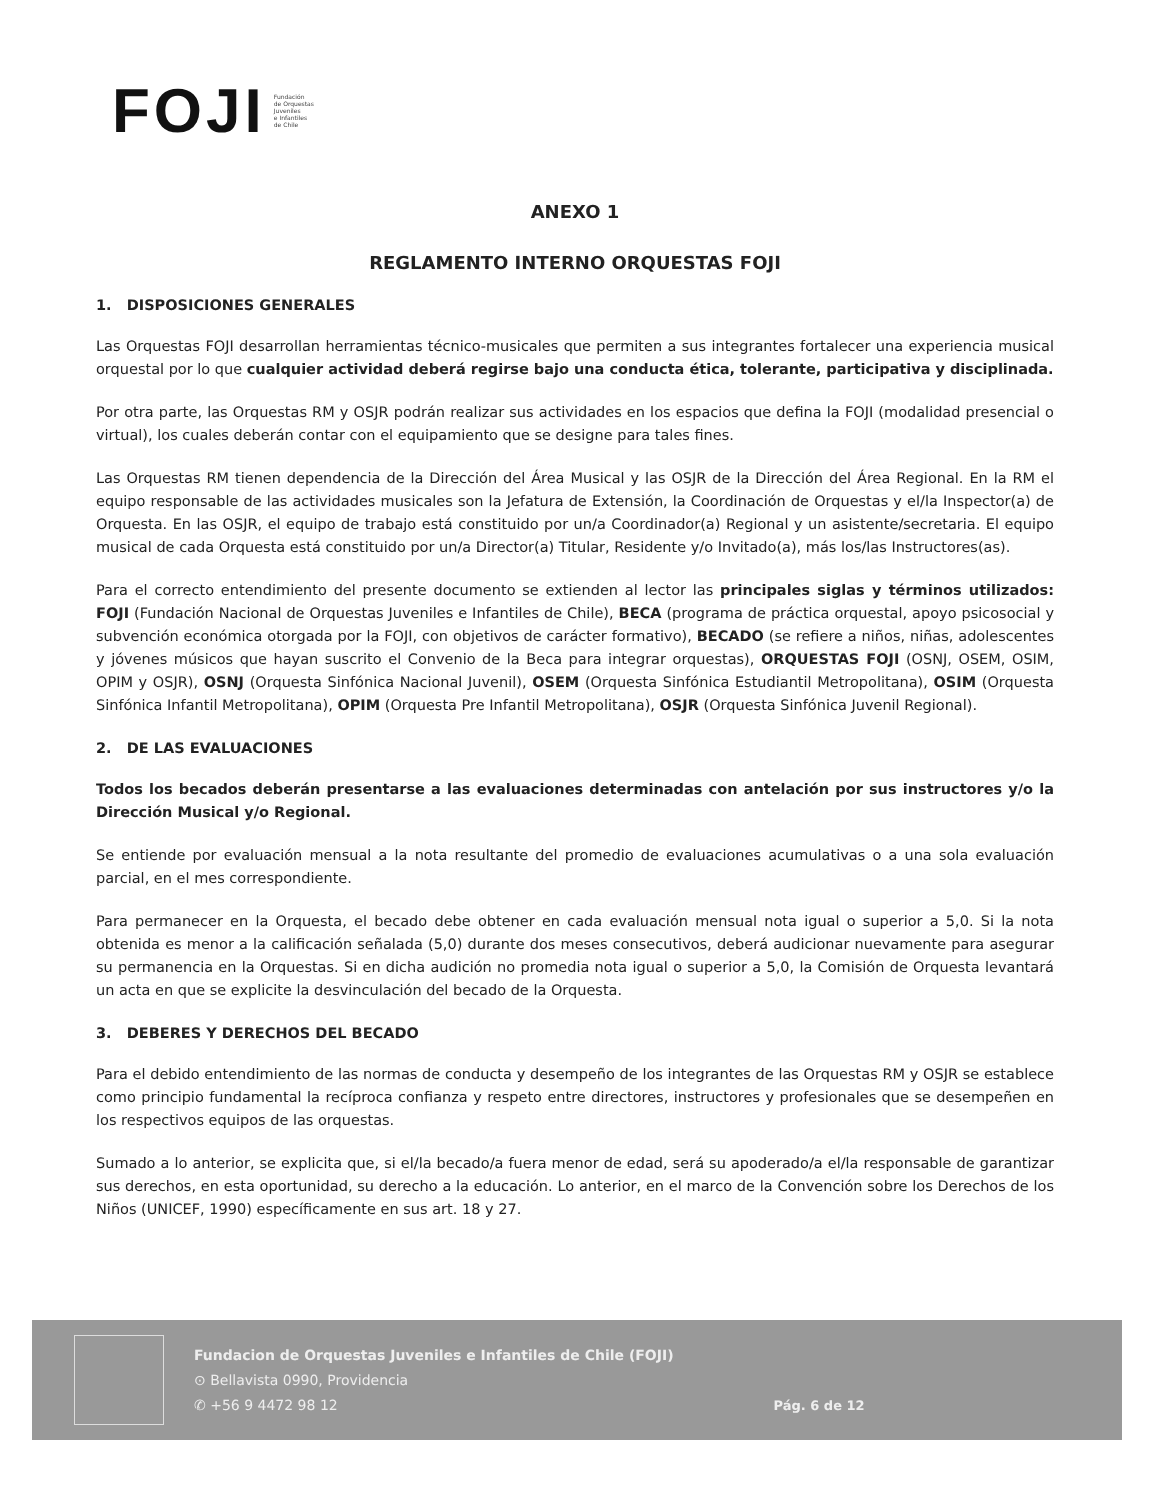FOJI Fundación
de Orquestas
Juveniles
e Infantiles
de Chile
ANEXO 1
REGLAMENTO INTERNO ORQUESTAS FOJI
1. DISPOSICIONES GENERALES
Las Orquestas FOJI desarrollan herramientas técnico-musicales que permiten a sus integrantes fortalecer una experiencia musical orquestal por lo que cualquier actividad deberá regirse bajo una conducta ética, tolerante, participativa y disciplinada.
Por otra parte, las Orquestas RM y OSJR podrán realizar sus actividades en los espacios que defina la FOJI (modalidad presencial o virtual), los cuales deberán contar con el equipamiento que se designe para tales fines.
Las Orquestas RM tienen dependencia de la Dirección del Área Musical y las OSJR de la Dirección del Área Regional. En la RM el equipo responsable de las actividades musicales son la Jefatura de Extensión, la Coordinación de Orquestas y el/la Inspector(a) de Orquesta. En las OSJR, el equipo de trabajo está constituido por un/a Coordinador(a) Regional y un asistente/secretaria. El equipo musical de cada Orquesta está constituido por un/a Director(a) Titular, Residente y/o Invitado(a), más los/las Instructores(as).
Para el correcto entendimiento del presente documento se extienden al lector las principales siglas y términos utilizados: FOJI (Fundación Nacional de Orquestas Juveniles e Infantiles de Chile), BECA (programa de práctica orquestal, apoyo psicosocial y subvención económica otorgada por la FOJI, con objetivos de carácter formativo), BECADO (se refiere a niños, niñas, adolescentes y jóvenes músicos que hayan suscrito el Convenio de la Beca para integrar orquestas), ORQUESTAS FOJI (OSNJ, OSEM, OSIM, OPIM y OSJR), OSNJ (Orquesta Sinfónica Nacional Juvenil), OSEM (Orquesta Sinfónica Estudiantil Metropolitana), OSIM (Orquesta Sinfónica Infantil Metropolitana), OPIM (Orquesta Pre Infantil Metropolitana), OSJR (Orquesta Sinfónica Juvenil Regional).
2. DE LAS EVALUACIONES
Todos los becados deberán presentarse a las evaluaciones determinadas con antelación por sus instructores y/o la Dirección Musical y/o Regional.
Se entiende por evaluación mensual a la nota resultante del promedio de evaluaciones acumulativas o a una sola evaluación parcial, en el mes correspondiente.
Para permanecer en la Orquesta, el becado debe obtener en cada evaluación mensual nota igual o superior a 5,0. Si la nota obtenida es menor a la calificación señalada (5,0) durante dos meses consecutivos, deberá audicionar nuevamente para asegurar su permanencia en la Orquestas. Si en dicha audición no promedia nota igual o superior a 5,0, la Comisión de Orquesta levantará un acta en que se explicite la desvinculación del becado de la Orquesta.
3. DEBERES Y DERECHOS DEL BECADO
Para el debido entendimiento de las normas de conducta y desempeño de los integrantes de las Orquestas RM y OSJR se establece como principio fundamental la recíproca confianza y respeto entre directores, instructores y profesionales que se desempeñen en los respectivos equipos de las orquestas.
Sumado a lo anterior, se explicita que, si el/la becado/a fuera menor de edad, será su apoderado/a el/la responsable de garantizar sus derechos, en esta oportunidad, su derecho a la educación. Lo anterior, en el marco de la Convención sobre los Derechos de los Niños (UNICEF, 1990) específicamente en sus art. 18 y 27.
Fundacion de Orquestas Juveniles e Infantiles de Chile (FOJI)
⊙ Bellavista 0990, Providencia
✆ +56 9 4472 98 12
Pág. 6 de 12